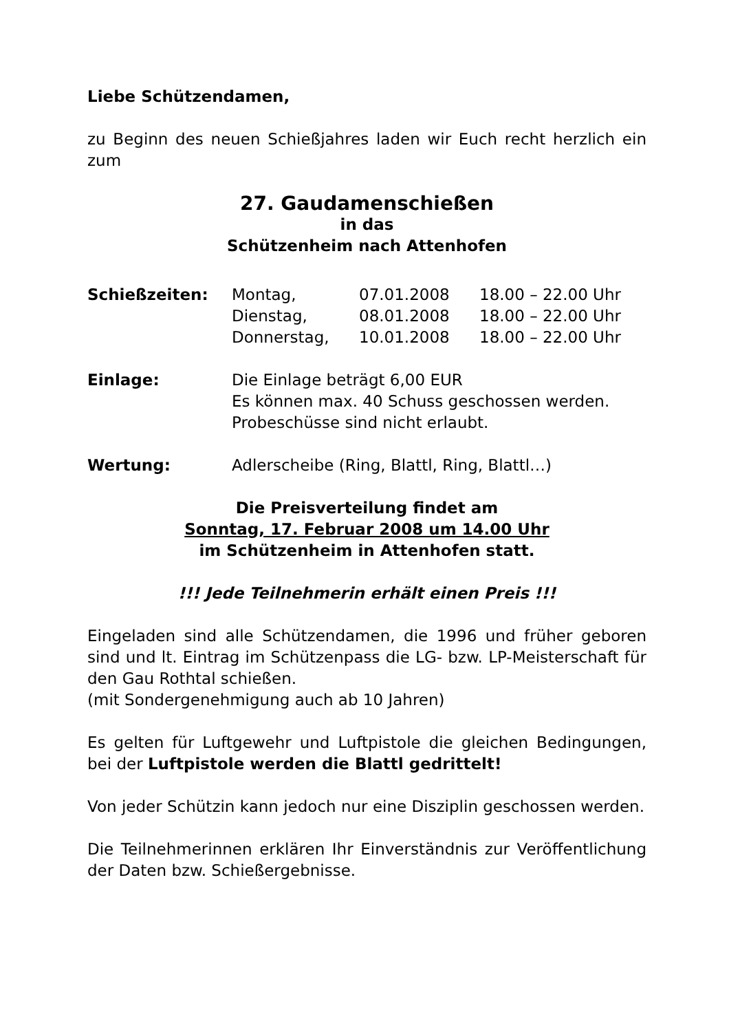Liebe Schützendamen,
zu Beginn des neuen Schießjahres laden wir Euch recht herzlich ein zum
27. Gaudamenschießen
in das
Schützenheim nach Attenhofen
| Schießzeiten: | Montag, | 07.01.2008 | 18.00 – 22.00 Uhr |
| | Dienstag, | 08.01.2008 | 18.00 – 22.00 Uhr |
| | Donnerstag, | 10.01.2008 | 18.00 – 22.00 Uhr |
| Einlage: | Die Einlage beträgt 6,00 EUR Es können max. 40 Schuss geschossen werden. Probeschüsse sind nicht erlaubt. |
| Wertung: | Adlerscheibe (Ring, Blattl, Ring, Blattl…) |
Die Preisverteilung findet am
Sonntag, 17. Februar 2008 um 14.00 Uhr
im Schützenheim in Attenhofen statt.
!!! Jede Teilnehmerin erhält einen Preis !!!
Eingeladen sind alle Schützendamen, die 1996 und früher geboren sind und lt. Eintrag im Schützenpass die LG- bzw. LP-Meisterschaft für den Gau Rothtal schießen.
(mit Sondergenehmigung auch ab 10 Jahren)
Es gelten für Luftgewehr und Luftpistole die gleichen Bedingungen, bei der Luftpistole werden die Blattl gedrittelt!
Von jeder Schützin kann jedoch nur eine Disziplin geschossen werden.
Die Teilnehmerinnen erklären Ihr Einverständnis zur Veröffentlichung der Daten bzw. Schießergebnisse.